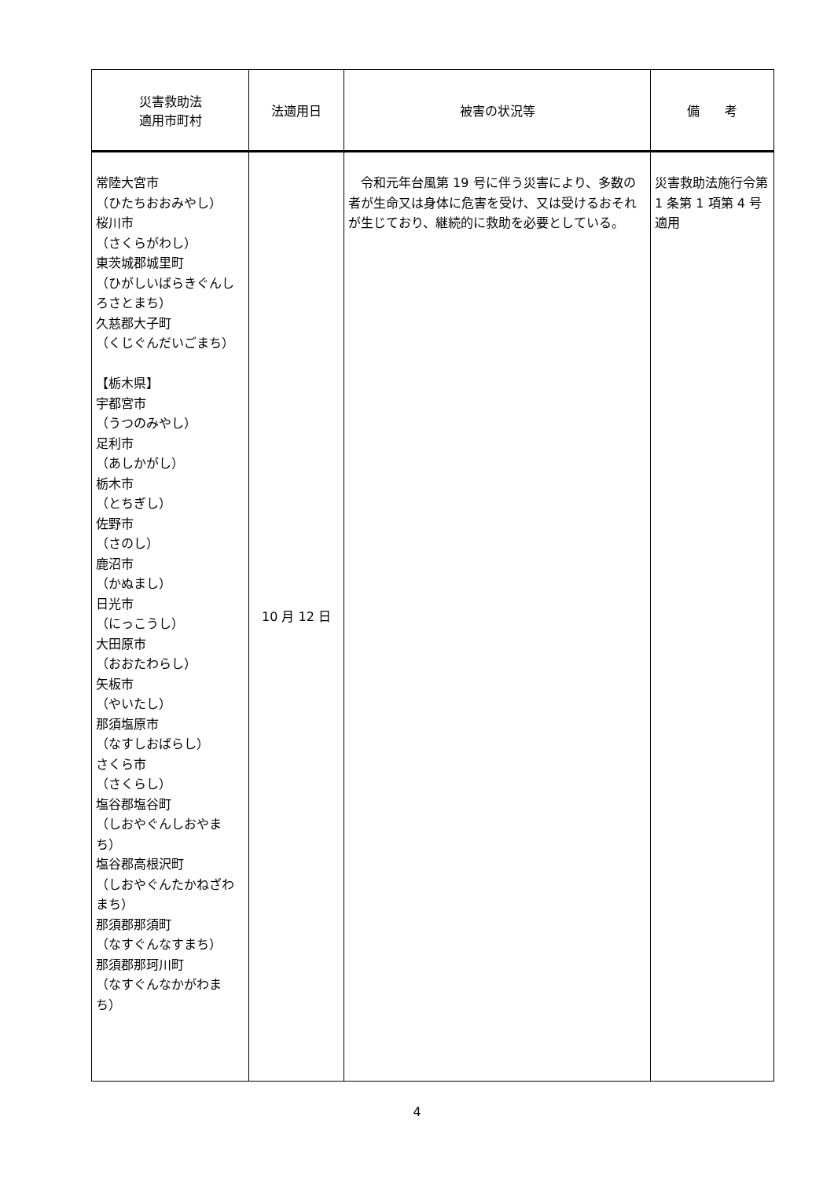| 災害救助法 適用市町村 | 法適用日 | 被害の状況等 | 備 考 |
| --- | --- | --- | --- |
| 常陸大宮市 （ひたちおおみやし） 桜川市 （さくらがわし） 東茨城郡城里町 （ひがしいばらきぐんしろさとまち） 久慈郡大子町 （くじぐんだいごまち） 【栃木県】 宇都宮市 （うつのみやし） 足利市 （あしかがし） 栃木市 （とちぎし） 佐野市 （さのし） 鹿沼市 （かぬまし） 日光市 （にっこうし） 大田原市 （おおたわらし） 矢板市 （やいたし） 那須塩原市 （なすしおばらし） さくら市 （さくらし） 塩谷郡塩谷町 （しおやぐんしおやまち） 塩谷郡高根沢町 （しおやぐんたかねざわまち） 那須郡那須町 （なすぐんなすまち） 那須郡那珂川町 （なすぐんなかがわまち） | 10 月 12 日 | 令和元年台風第 19 号に伴う災害により、多数の者が生命又は身体に危害を受け、又は受けるおそれが生じており、継続的に救助を必要としている。 | 災害救助法施行令第 1 条第 1 項第 4 号適用 |
4